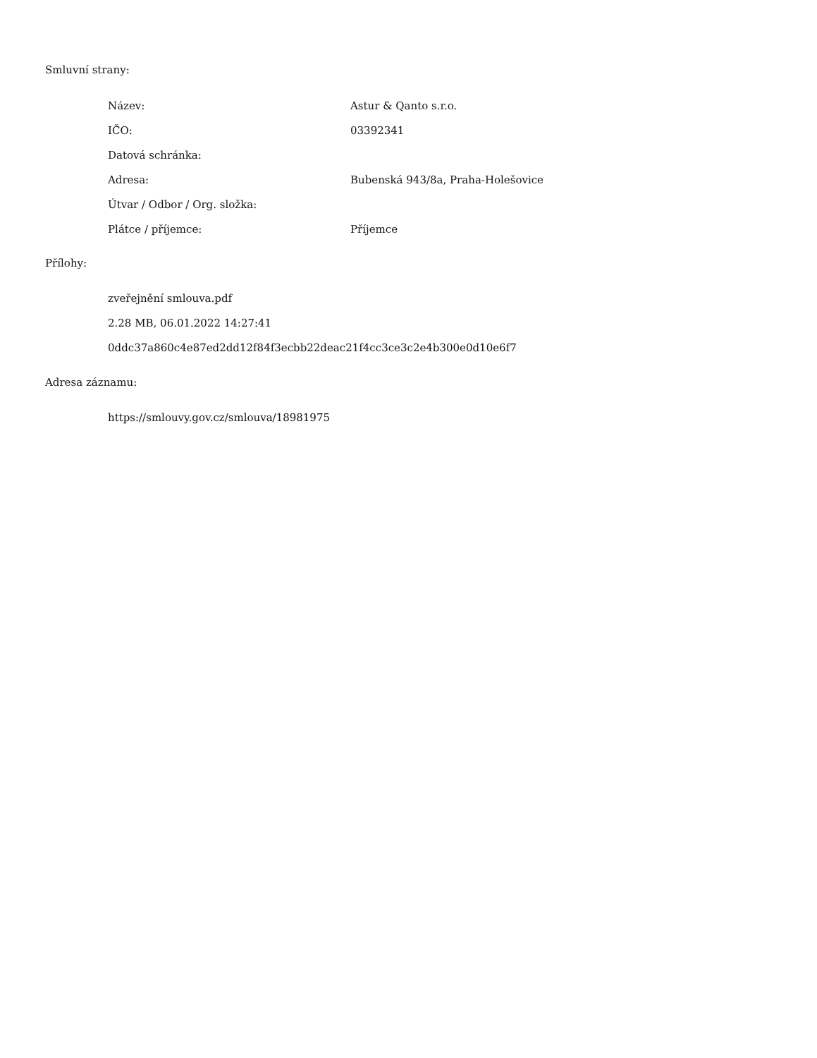Smluvní strany:
| Název: | Astur & Qanto s.r.o. |
| IČO: | 03392341 |
| Datová schránka: | |
| Adresa: | Bubenská 943/8a, Praha-Holešovice |
| Útvar / Odbor / Org. složka: | |
| Plátce / příjemce: | Příjemce |
Přílohy:
zveřejnění smlouva.pdf
2.28 MB, 06.01.2022 14:27:41
0ddc37a860c4e87ed2dd12f84f3ecbb22deac21f4cc3ce3c2e4b300e0d10e6f7
Adresa záznamu:
https://smlouvy.gov.cz/smlouva/18981975